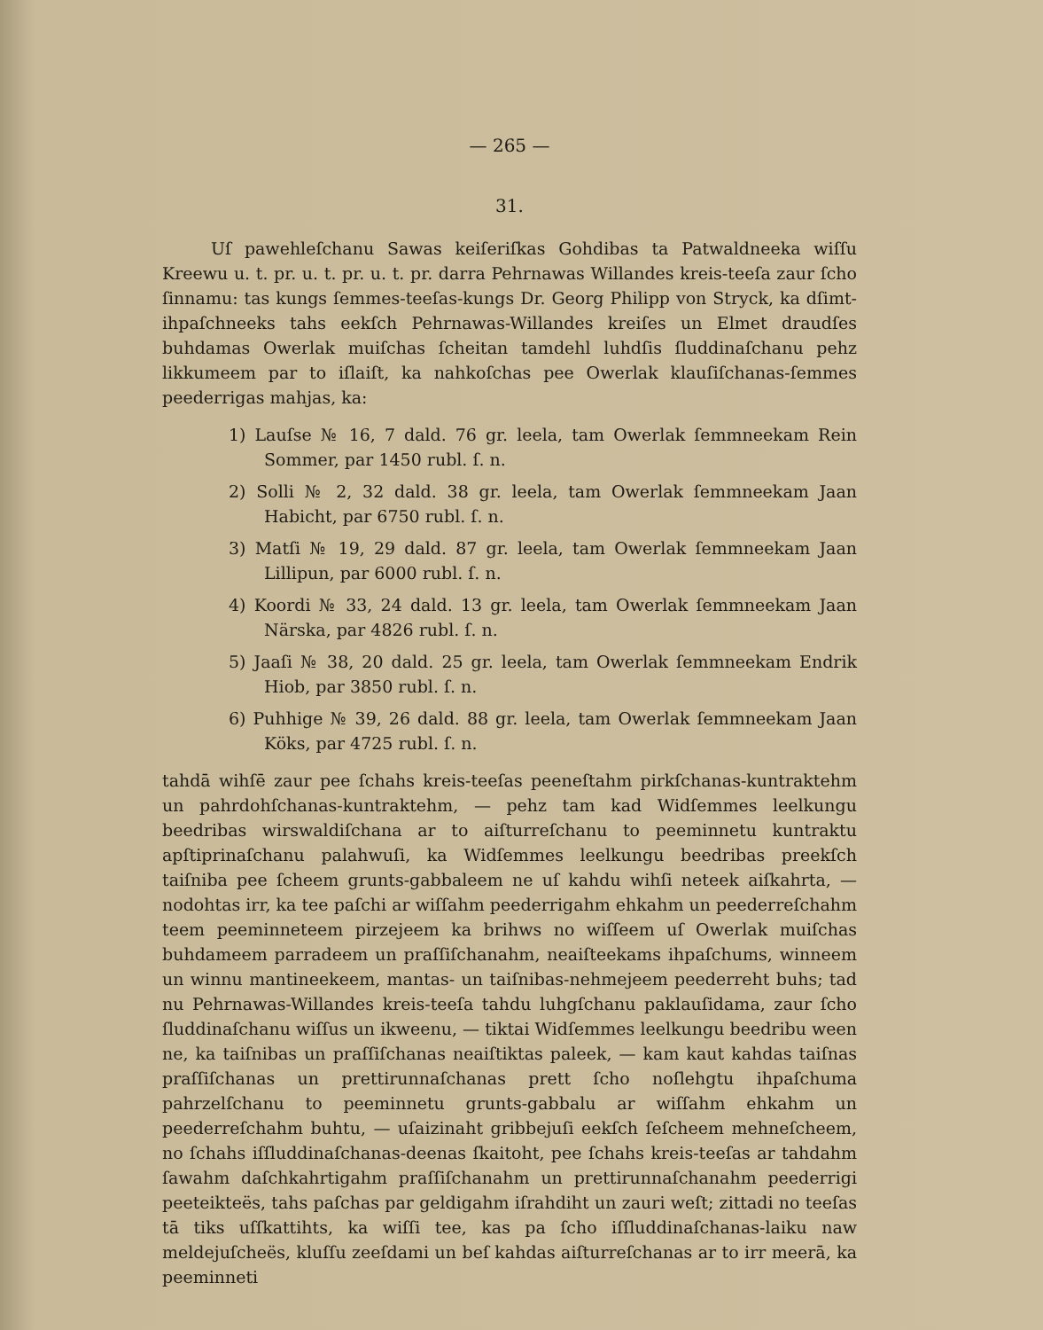— 265 —
31.
Uſ pawehleſchanu Sawas keiſeriſkas Gohdibas ta Patwaldneeka wiſſu Kreewu u. t. pr. u. t. pr. u. t. pr. darra Pehrnawas Willandes kreis-teeſa zaur ſcho ſinnamu: tas kungs ſemmes-teeſas-kungs Dr. Georg Philipp von Stryck, ka dſimt-ihpaſchneeks tahs eekſch Pehrnawas-Willandes kreiſes un Elmet draudſes buhdamas Owerlak muiſchas ſcheitan tamdehl luhdſis ſluddinaſchanu pehz likkumeem par to iſlaiſt, ka nahkoſchas pee Owerlak klauſiſchanas-ſemmes peederrigas mahjas, ka:
1) Lauſse № 16, 7 dald. 76 gr. leela, tam Owerlak ſemmneekam Rein Sommer, par 1450 rubl. ſ. n.
2) Solli № 2, 32 dald. 38 gr. leela, tam Owerlak ſemmneekam Jaan Habicht, par 6750 rubl. ſ. n.
3) Matſi № 19, 29 dald. 87 gr. leela, tam Owerlak ſemmneekam Jaan Lillipun, par 6000 rubl. ſ. n.
4) Koordi № 33, 24 dald. 13 gr. leela, tam Owerlak ſemmneekam Jaan Närska, par 4826 rubl. ſ. n.
5) Jaaſi № 38, 20 dald. 25 gr. leela, tam Owerlak ſemmneekam Endrik Hiob, par 3850 rubl. ſ. n.
6) Puhhige № 39, 26 dald. 88 gr. leela, tam Owerlak ſemmneekam Jaan Köks, par 4725 rubl. ſ. n.
tahdā wihſē zaur pee ſchahs kreis-teeſas peeneſtahm pirkſchanas-kuntraktehm un pahrdohſchanas-kuntraktehm, — pehz tam kad Widſemmes leelkungu beedribas wirswaldiſchana ar to aiſturreſchanu to peeminnetu kuntraktu apſtiprinaſchanu palahwuſi, ka Widſemmes leelkungu beedribas preekſch taiſniba pee ſcheem grunts-gabbaleem ne uſ kahdu wihſi neteek aiſkahrta, — nodohtas irr, ka tee paſchi ar wiſſahm peederrigahm ehkahm un peederreſchahm teem peeminneteem pirzejeem ka brihws no wiſſeem uſ Owerlak muiſchas buhdameem parradeem un praſſiſchanahm, neaiſteekams ihpaſchums, winneem un winnu mantineekeem, mantas- un taiſnibas-nehmejeem peederreht buhs; tad nu Pehrnawas-Willandes kreis-teeſa tahdu luhgſchanu paklauſidama, zaur ſcho ſluddinaſchanu wiſſus un ikweenu, — tiktai Widſemmes leelkungu beedribu ween ne, ka taiſnibas un praſſiſchanas neaiſtiktas paleek, — kam kaut kahdas taiſnas praſſiſchanas un prettirunnaſchanas prett ſcho noſlehgtu ihpaſchuma pahrzelſchanu to peeminnetu grunts-gabbalu ar wiſſahm ehkahm un peederreſchahm buhtu, — uſaizinaht gribbejuſi eekſch ſeſcheem mehneſcheem, no ſchahs iſſluddinaſchanas-deenas ſkaitoht, pee ſchahs kreis-teeſas ar tahdahm ſawahm daſchkahrtigahm praſſiſchanahm un prettirunnaſchanahm peederrigi peeteikteës, tahs paſchas par geldigahm iſrahdiht un zauri weſt; zittadi no teeſas tā tiks uſſkattihts, ka wiſſi tee, kas pa ſcho iſſluddinaſchanas-laiku naw meldejuſcheës, kluſſu zeeſdami un beſ kahdas aiſturreſchanas ar to irr meerā, ka peeminneti